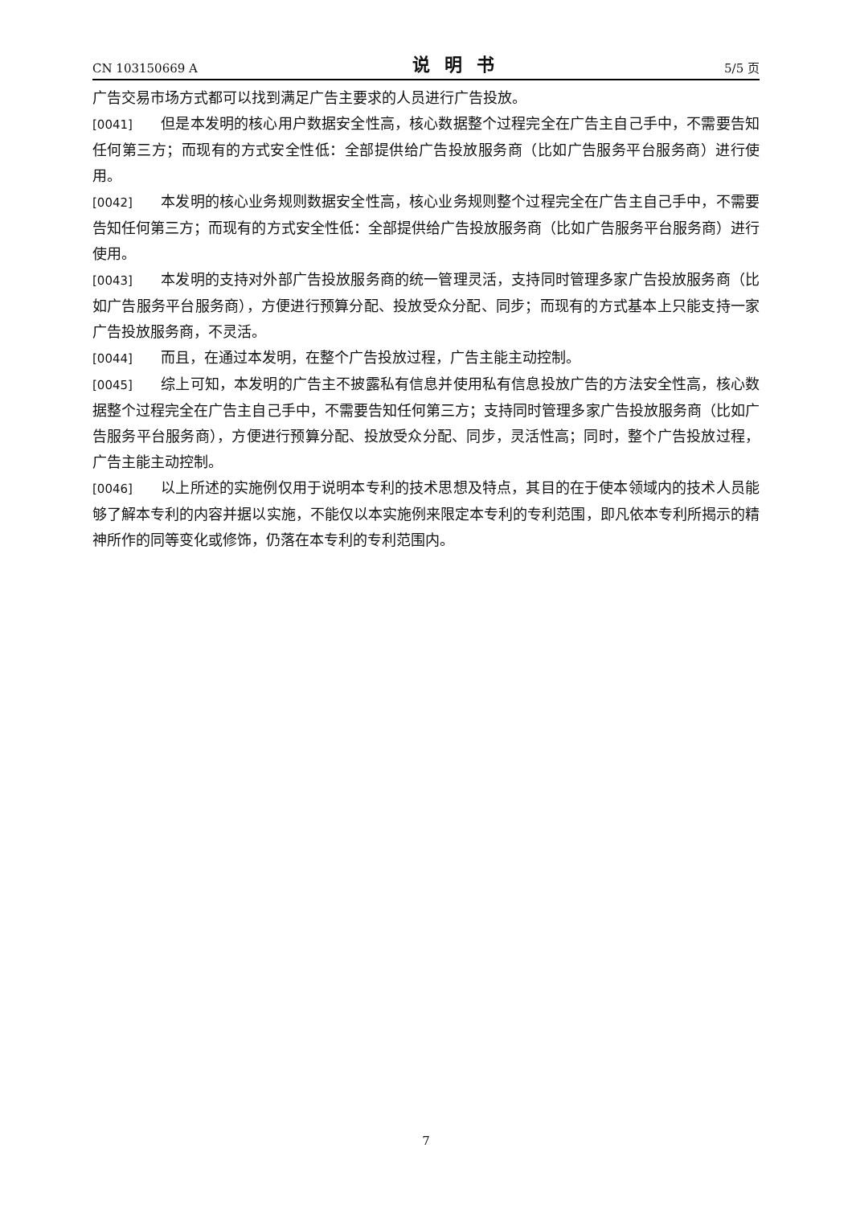CN 103150669 A 说明书 5/5 页
广告交易市场方式都可以找到满足广告主要求的人员进行广告投放。
[0041] 但是本发明的核心用户数据安全性高，核心数据整个过程完全在广告主自己手中，不需要告知任何第三方；而现有的方式安全性低：全部提供给广告投放服务商（比如广告服务平台服务商）进行使用。
[0042] 本发明的核心业务规则数据安全性高，核心业务规则整个过程完全在广告主自己手中，不需要告知任何第三方；而现有的方式安全性低：全部提供给广告投放服务商（比如广告服务平台服务商）进行使用。
[0043] 本发明的支持对外部广告投放服务商的统一管理灵活，支持同时管理多家广告投放服务商（比如广告服务平台服务商），方便进行预算分配、投放受众分配、同步；而现有的方式基本上只能支持一家广告投放服务商，不灵活。
[0044] 而且，在通过本发明，在整个广告投放过程，广告主能主动控制。
[0045] 综上可知，本发明的广告主不披露私有信息并使用私有信息投放广告的方法安全性高，核心数据整个过程完全在广告主自己手中，不需要告知任何第三方；支持同时管理多家广告投放服务商（比如广告服务平台服务商），方便进行预算分配、投放受众分配、同步，灵活性高；同时，整个广告投放过程，广告主能主动控制。
[0046] 以上所述的实施例仅用于说明本专利的技术思想及特点，其目的在于使本领域内的技术人员能够了解本专利的内容并据以实施，不能仅以本实施例来限定本专利的专利范围，即凡依本专利所揭示的精神所作的同等变化或修饰，仍落在本专利的专利范围内。
7